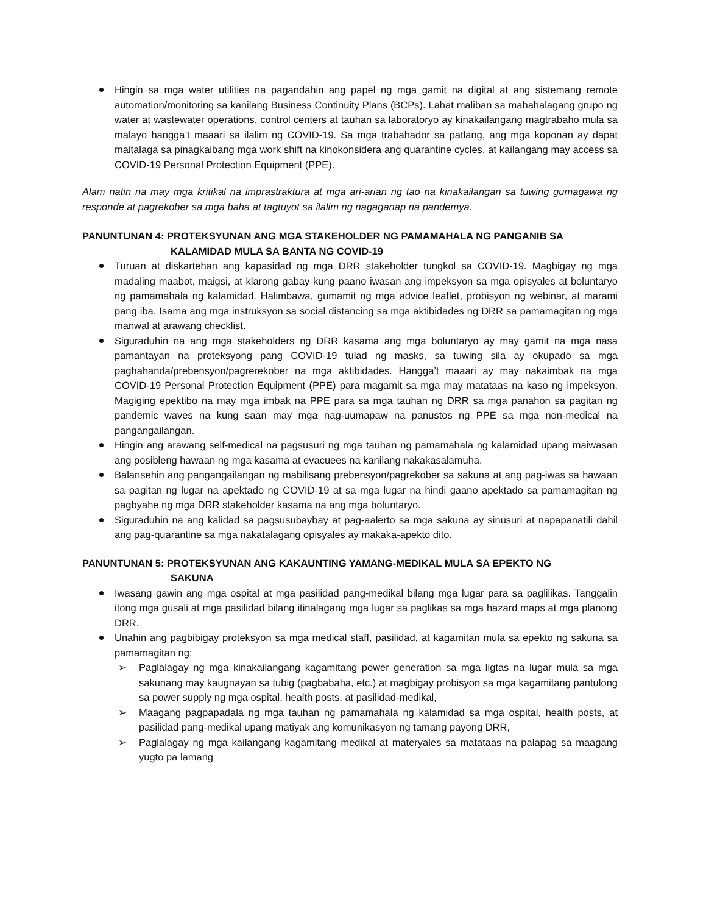Hingin sa mga water utilities na pagandahin ang papel ng mga gamit na digital at ang sistemang remote automation/monitoring sa kanilang Business Continuity Plans (BCPs). Lahat maliban sa mahahalagang grupo ng water at wastewater operations, control centers at tauhan sa laboratoryo ay kinakailangang magtrabaho mula sa malayo hangga’t maaari sa ilalim ng COVID-19. Sa mga trabahador sa patlang, ang mga koponan ay dapat maitalaga sa pinagkaibang mga work shift na kinokonsidera ang quarantine cycles, at kailangang may access sa COVID-19 Personal Protection Equipment (PPE).
Alam natin na may mga kritikal na imprastraktura at mga ari-arian ng tao na kinakailangan sa tuwing gumagawa ng responde at pagrekober sa mga baha at tagtuyot sa ilalim ng nagaganap na pandemya.
PANUNTUNAN 4: PROTEKSYUNAN ANG MGA STAKEHOLDER NG PAMAMAHALA NG PANGANIB SA
KALAMIDAD MULA SA BANTA NG COVID-19
Turuan at diskartehan ang kapasidad ng mga DRR stakeholder tungkol sa COVID-19. Magbigay ng mga madaling maabot, maigsi, at klarong gabay kung paano iwasan ang impeksyon sa mga opisyales at boluntaryo ng pamamahala ng kalamidad. Halimbawa, gumamit ng mga advice leaflet, probisyon ng webinar, at marami pang iba. Isama ang mga instruksyon sa social distancing sa mga aktibidades ng DRR sa pamamagitan ng mga manwal at arawang checklist.
Siguraduhin na ang mga stakeholders ng DRR kasama ang mga boluntaryo ay may gamit na mga nasa pamantayan na proteksyong pang COVID-19 tulad ng masks, sa tuwing sila ay okupado sa mga paghahanda/prebensyon/pagrerekober na mga aktibidades. Hangga’t maaari ay may nakaimbak na mga COVID-19 Personal Protection Equipment (PPE) para magamit sa mga may matataas na kaso ng impeksyon. Magiging epektibo na may mga imbak na PPE para sa mga tauhan ng DRR sa mga panahon sa pagitan ng pandemic waves na kung saan may mga nag-uumapaw na panustos ng PPE sa mga non-medical na pangangailangan.
Hingin ang arawang self-medical na pagsusuri ng mga tauhan ng pamamahala ng kalamidad upang maiwasan ang posibleng hawaan ng mga kasama at evacuees na kanilang nakakasalamuha.
Balansehin ang pangangailangan ng mabilisang prebensyon/pagrekober sa sakuna at ang pag-iwas sa hawaan sa pagitan ng lugar na apektado ng COVID-19 at sa mga lugar na hindi gaano apektado sa pamamagitan ng pagbyahe ng mga DRR stakeholder kasama na ang mga boluntaryo.
Siguraduhin na ang kalidad sa pagsusubaybay at pag-aalerto sa mga sakuna ay sinusuri at napapanatili dahil ang pag-quarantine sa mga nakatalagang opisyales ay makaka-apekto dito.
PANUNTUNAN 5: PROTEKSYUNAN ANG KAKAUNTING YAMANG-MEDIKAL MULA SA EPEKTO NG
SAKUNA
Iwasang gawin ang mga ospital at mga pasilidad pang-medikal bilang mga lugar para sa paglilikas. Tanggalin itong mga gusali at mga pasilidad bilang itinalagang mga lugar sa paglikas sa mga hazard maps at mga planong DRR.
Unahin ang pagbibigay proteksyon sa mga medical staff, pasilidad, at kagamitan mula sa epekto ng sakuna sa pamamagitan ng:
➢ Paglalagay ng mga kinakailangang kagamitang power generation sa mga ligtas na lugar mula sa mga sakunang may kaugnayan sa tubig (pagbabaha, etc.) at magbigay probisyon sa mga kagamitang pantulong sa power supply ng mga ospital, health posts, at pasilidad-medikal,
➢ Maagang pagpapadala ng mga tauhan ng pamamahala ng kalamidad sa mga ospital, health posts, at pasilidad pang-medikal upang matiyak ang komunikasyon ng tamang payong DRR,
➢ Paglalagay ng mga kailangang kagamitang medikal at materyales sa matataas na palapag sa maagang yugto pa lamang